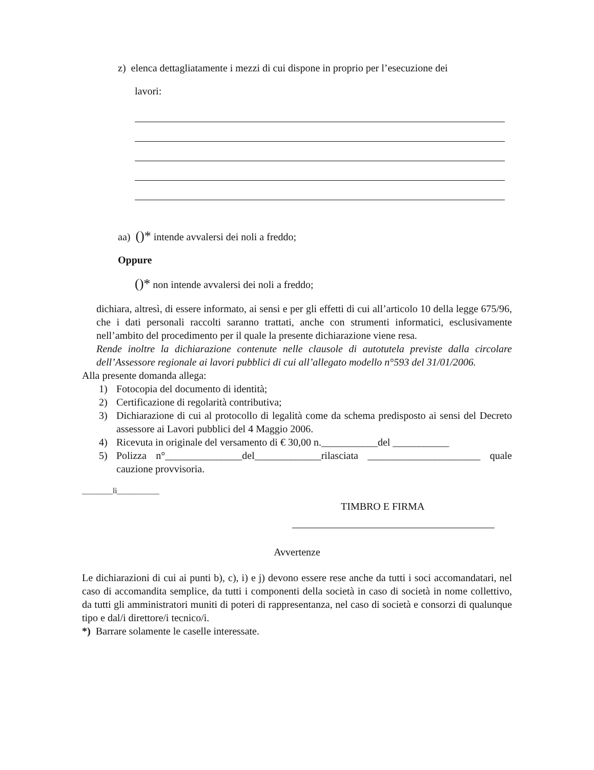z) elenca dettagliatamente i mezzi di cui dispone in proprio per l’esecuzione dei
lavori:
aa) ()* intende avvalersi dei noli a freddo;
Oppure
()* non intende avvalersi dei noli a freddo;
dichiara, altresì, di essere informato, ai sensi e per gli effetti di cui all’articolo 10 della legge 675/96, che i dati personali raccolti saranno trattati, anche con strumenti informatici, esclusivamente nell’ambito del procedimento per il quale la presente dichiarazione viene resa.
Rende inoltre la dichiarazione contenute nelle clausole di autotutela previste dalla circolare dell’Assessore regionale ai lavori pubblici di cui all’allegato modello n°593 del 31/01/2006.
Alla presente domanda allega:
1) Fotocopia del documento di identità;
2) Certificazione di regolarità contributiva;
3) Dichiarazione di cui al protocollo di legalità come da schema predisposto ai sensi del Decreto assessore ai Lavori pubblici del 4 Maggio 2006.
4) Ricevuta in originale del versamento di € 30,00 n.___________del ___________
5) Polizza n°_______________del_____________rilasciata ______________________ quale cauzione provvisoria.
________lì___________
TIMBRO E FIRMA
Avvertenze
Le dichiarazioni di cui ai punti b), c), i) e j) devono essere rese anche da tutti i soci accomandatari, nel caso di accomandita semplice, da tutti i componenti della società in caso di società in nome collettivo, da tutti gli amministratori muniti di poteri di rappresentanza, nel caso di società e consorzi di qualunque tipo e dal/i direttore/i tecnico/i.
*) Barrare solamente le caselle interessate.